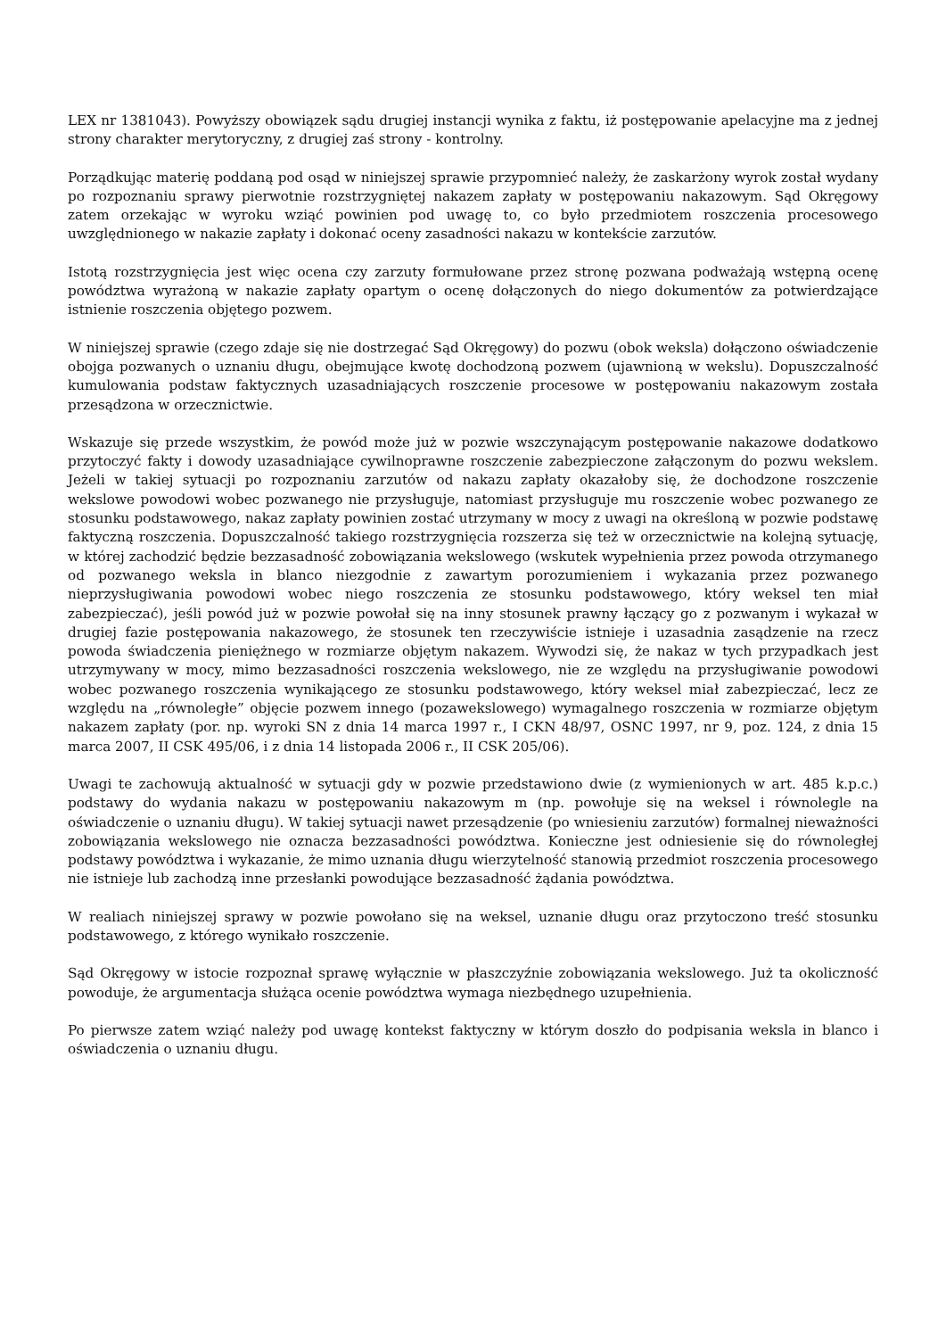LEX nr 1381043). Powyższy obowiązek sądu drugiej instancji wynika z faktu, iż postępowanie apelacyjne ma z jednej strony charakter merytoryczny, z drugiej zaś strony - kontrolny.
Porządkując materię poddaną pod osąd w niniejszej sprawie przypomnieć należy, że zaskarżony wyrok został wydany po rozpoznaniu sprawy pierwotnie rozstrzygniętej nakazem zapłaty w postępowaniu nakazowym. Sąd Okręgowy zatem orzekając w wyroku wziąć powinien pod uwagę to, co było przedmiotem roszczenia procesowego uwzględnionego w nakazie zapłaty i dokonać oceny zasadności nakazu w kontekście zarzutów.
Istotą rozstrzygnięcia jest więc ocena czy zarzuty formułowane przez stronę pozwana podważają wstępną ocenę powództwa wyrażoną w nakazie zapłaty opartym o ocenę dołączonych do niego dokumentów za potwierdzające istnienie roszczenia objętego pozwem.
W niniejszej sprawie (czego zdaje się nie dostrzegać Sąd Okręgowy) do pozwu (obok weksla) dołączono oświadczenie obojga pozwanych o uznaniu długu, obejmujące kwotę dochodzoną pozwem (ujawnioną w wekslu). Dopuszczalność kumulowania podstaw faktycznych uzasadniających roszczenie procesowe w postępowaniu nakazowym została przesądzona w orzecznictwie.
Wskazuje się przede wszystkim, że powód może już w pozwie wszczynającym postępowanie nakazowe dodatkowo przytoczyć fakty i dowody uzasadniające cywilnoprawne roszczenie zabezpieczone załączonym do pozwu wekslem. Jeżeli w takiej sytuacji po rozpoznaniu zarzutów od nakazu zapłaty okazałoby się, że dochodzone roszczenie wekslowe powodowi wobec pozwanego nie przysługuje, natomiast przysługuje mu roszczenie wobec pozwanego ze stosunku podstawowego, nakaz zapłaty powinien zostać utrzymany w mocy z uwagi na określoną w pozwie podstawę faktyczną roszczenia. Dopuszczalność takiego rozstrzygnięcia rozszerza się też w orzecznictwie na kolejną sytuację, w której zachodzić będzie bezzasadność zobowiązania wekslowego (wskutek wypełnienia przez powoda otrzymanego od pozwanego weksla in blanco niezgodnie z zawartym porozumieniem i wykazania przez pozwanego nieprzysługiwania powodowi wobec niego roszczenia ze stosunku podstawowego, który weksel ten miał zabezpieczać), jeśli powód już w pozwie powołał się na inny stosunek prawny łączący go z pozwanym i wykazał w drugiej fazie postępowania nakazowego, że stosunek ten rzeczywiście istnieje i uzasadnia zasądzenie na rzecz powoda świadczenia pieniężnego w rozmiarze objętym nakazem. Wywodzi się, że nakaz w tych przypadkach jest utrzymywany w mocy, mimo bezzasadności roszczenia wekslowego, nie ze względu na przysługiwanie powodowi wobec pozwanego roszczenia wynikającego ze stosunku podstawowego, który weksel miał zabezpieczać, lecz ze względu na „równoległe” objęcie pozwem innego (pozawekslowego) wymagalnego roszczenia w rozmiarze objętym nakazem zapłaty (por. np. wyroki SN z dnia 14 marca 1997 r., I CKN 48/97, OSNC 1997, nr 9, poz. 124, z dnia 15 marca 2007, II CSK 495/06, i z dnia 14 listopada 2006 r., II CSK 205/06).
Uwagi te zachowują aktualność w sytuacji gdy w pozwie przedstawiono dwie (z wymienionych w art. 485 k.p.c.) podstawy do wydania nakazu w postępowaniu nakazowym m (np. powołuje się na weksel i równolegle na oświadczenie o uznaniu długu). W takiej sytuacji nawet przesądzenie (po wniesieniu zarzutów) formalnej nieważności zobowiązania wekslowego nie oznacza bezzasadności powództwa. Konieczne jest odniesienie się do równoległej podstawy powództwa i wykazanie, że mimo uznania długu wierzytelność stanowią przedmiot roszczenia procesowego nie istnieje lub zachodzą inne przesłanki powodujące bezzasadność żądania powództwa.
W realiach niniejszej sprawy w pozwie powołano się na weksel, uznanie długu oraz przytoczono treść stosunku podstawowego, z którego wynikało roszczenie.
Sąd Okręgowy w istocie rozpoznał sprawę wyłącznie w płaszczyźnie zobowiązania wekslowego. Już ta okoliczność powoduje, że argumentacja służąca ocenie powództwa wymaga niezbędnego uzupełnienia.
Po pierwsze zatem wziąć należy pod uwagę kontekst faktyczny w którym doszło do podpisania weksla in blanco i oświadczenia o uznaniu długu.